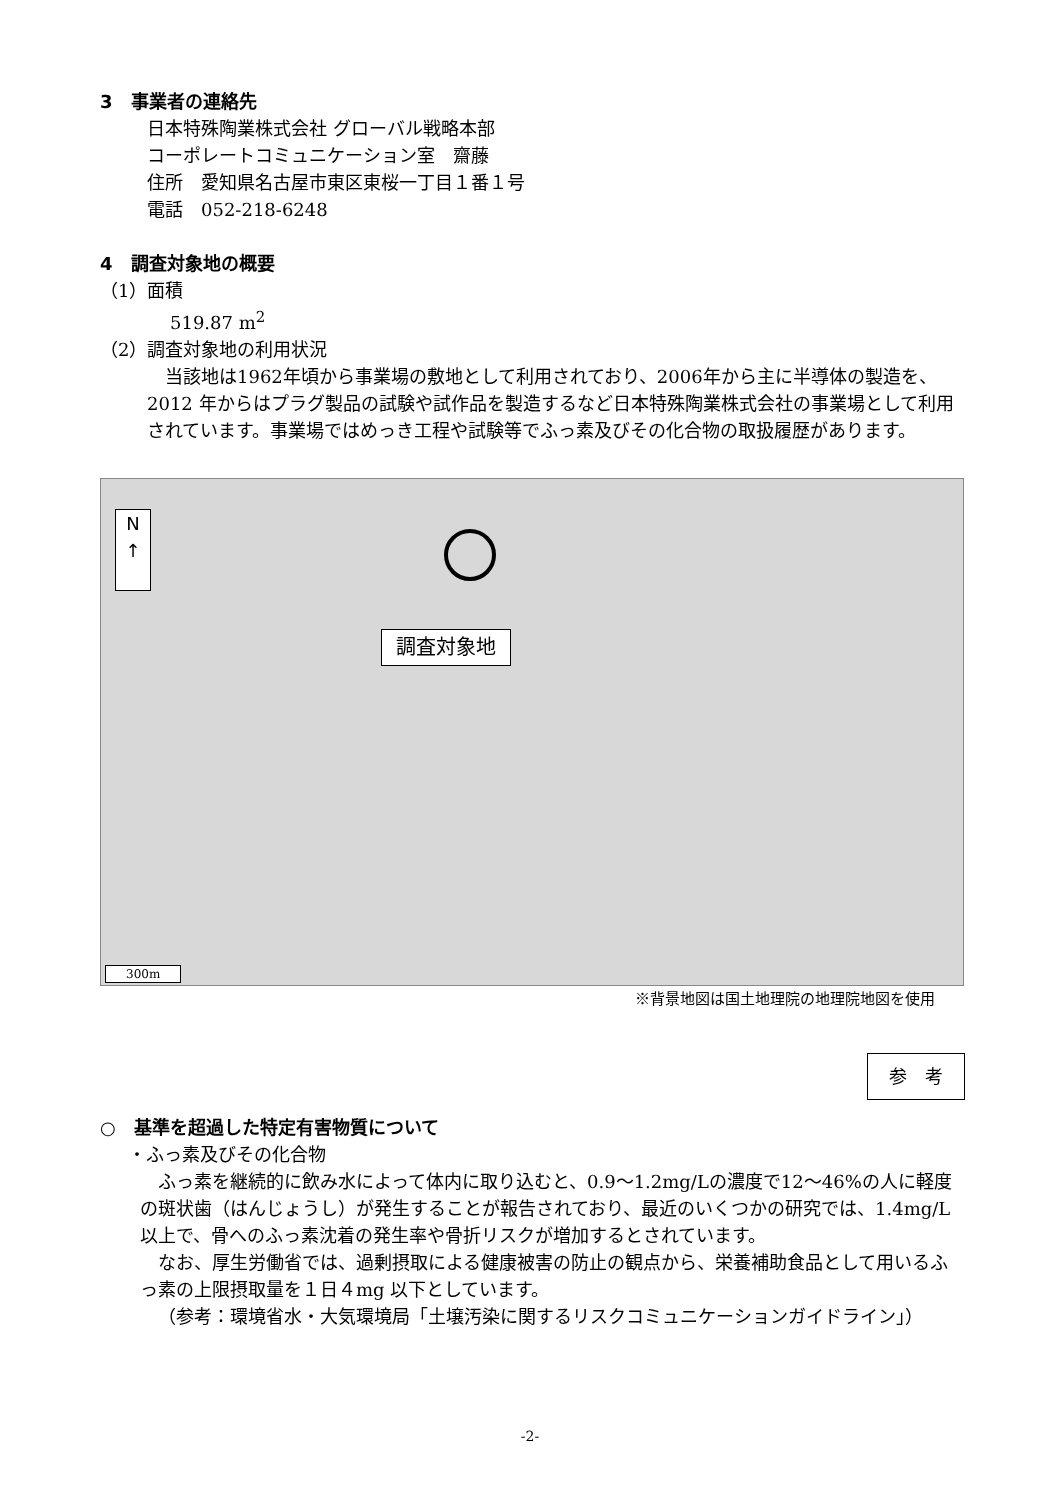3　事業者の連絡先
日本特殊陶業株式会社 グローバル戦略本部
コーポレートコミュニケーション室　齋藤
住所　愛知県名古屋市東区東桜一丁目１番１号
電話　052-218-6248
4　調査対象地の概要
（1）面積
519.87 m<sup>2</sup>
（2）調査対象地の利用状況
当該地は1962年頃から事業場の敷地として利用されており、2006年から主に半導体の製造を、2012 年からはプラグ製品の試験や試作品を製造するなど日本特殊陶業株式会社の事業場として利用されています。事業場ではめっき工程や試験等でふっ素及びその化合物の取扱履歴があります。
N
↑
調査対象地
300m
※背景地図は国土地理院の地理院地図を使用
参　考
○　基準を超過した特定有害物質について
・ふっ素及びその化合物
ふっ素を継続的に飲み水によって体内に取り込むと、0.9～1.2mg/Lの濃度で12～46%の人に軽度の斑状歯（はんじょうし）が発生することが報告されており、最近のいくつかの研究では、1.4mg/L 以上で、骨へのふっ素沈着の発生率や骨折リスクが増加するとされています。
なお、厚生労働省では、過剰摂取による健康被害の防止の観点から、栄養補助食品として用いるふっ素の上限摂取量を１日４mg 以下としています。
（参考：環境省水・大気環境局「土壌汚染に関するリスクコミュニケーションガイドライン」）
-2-